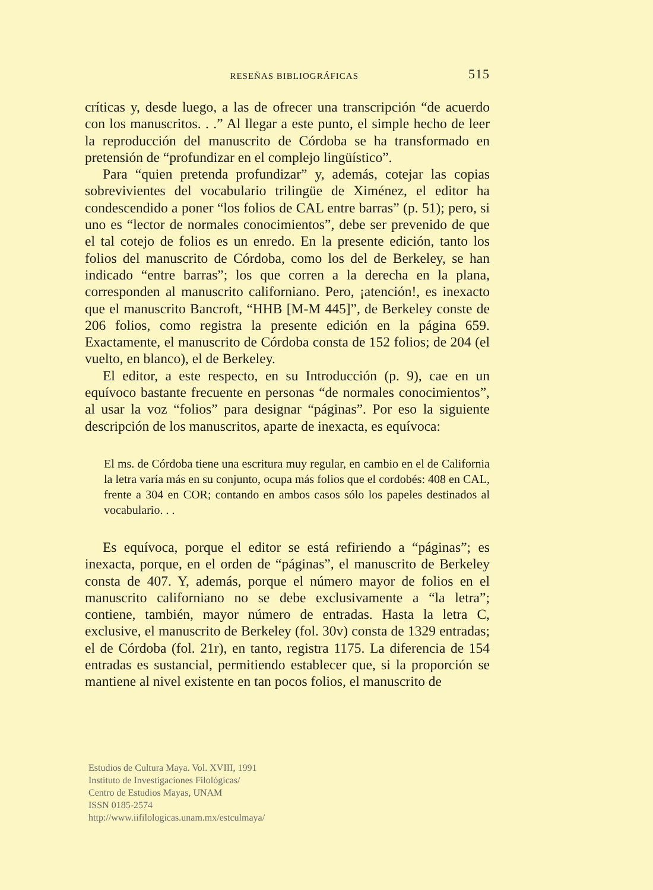RESEÑAS BIBLIOGRÁFICAS 515
críticas y, desde luego, a las de ofrecer una transcripción “de acuerdo con los manuscritos. . .” Al llegar a este punto, el simple hecho de leer la reproducción del manuscrito de Córdoba se ha transformado en pretensión de “profundizar en el complejo lingüístico”.
Para “quien pretenda profundizar” y, además, cotejar las copias sobrevivientes del vocabulario trilingüe de Ximénez, el editor ha condescendido a poner “los folios de CAL entre barras” (p. 51); pero, si uno es “lector de normales conocimientos”, debe ser prevenido de que el tal cotejo de folios es un enredo. En la presente edición, tanto los folios del manuscrito de Córdoba, como los del de Berkeley, se han indicado “entre barras”; los que corren a la derecha en la plana, corresponden al manuscrito californiano. Pero, ¡atención!, es inexacto que el manuscrito Bancroft, “HHB [M-M 445]”, de Berkeley conste de 206 folios, como registra la presente edición en la página 659. Exactamente, el manuscrito de Córdoba consta de 152 folios; de 204 (el vuelto, en blanco), el de Berkeley.
El editor, a este respecto, en su Introducción (p. 9), cae en un equívoco bastante frecuente en personas “de normales conocimientos”, al usar la voz “folios” para designar “páginas”. Por eso la siguiente descripción de los manuscritos, aparte de inexacta, es equívoca:
El ms. de Córdoba tiene una escritura muy regular, en cambio en el de California la letra varía más en su conjunto, ocupa más folios que el cordobés: 408 en CAL, frente a 304 en COR; contando en ambos casos sólo los papeles destinados al vocabulario. . .
Es equívoca, porque el editor se está refiriendo a “páginas”; es inexacta, porque, en el orden de “páginas”, el manuscrito de Berkeley consta de 407. Y, además, porque el número mayor de folios en el manuscrito californiano no se debe exclusivamente a “la letra”; contiene, también, mayor número de entradas. Hasta la letra C, exclusive, el manuscrito de Berkeley (fol. 30v) consta de 1329 entradas; el de Córdoba (fol. 21r), en tanto, registra 1175. La diferencia de 154 entradas es sustancial, permitiendo establecer que, si la proporción se mantiene al nivel existente en tan pocos folios, el manuscrito de
Estudios de Cultura Maya. Vol. XVIII, 1991
Instituto de Investigaciones Filológicas/
Centro de Estudios Mayas, UNAM
ISSN 0185-2574
http://www.iifilologicas.unam.mx/estculmaya/